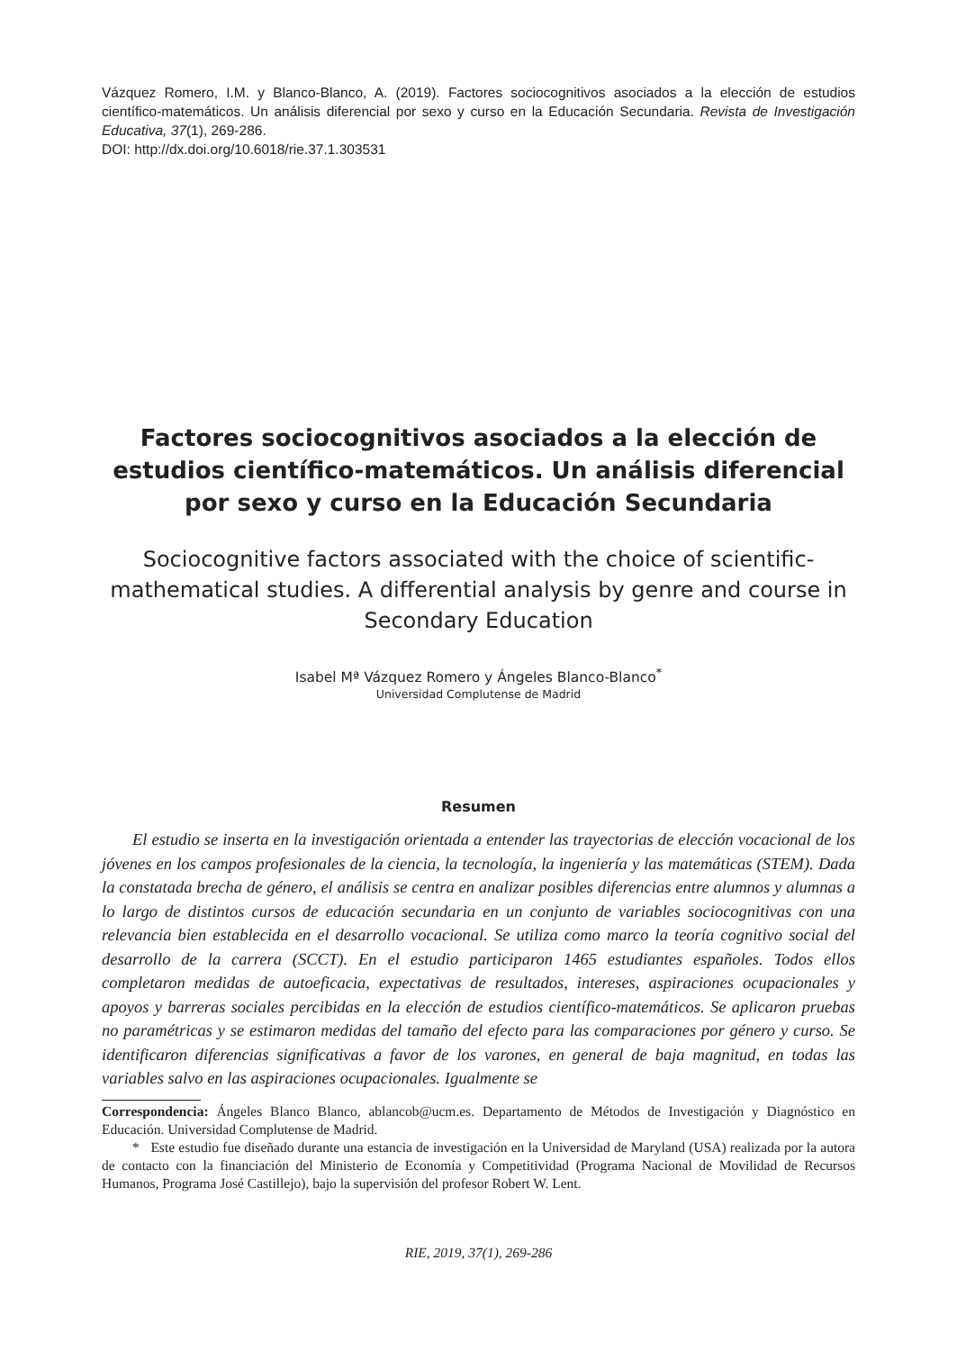Vázquez Romero, I.M. y Blanco-Blanco, A. (2019). Factores sociocognitivos asociados a la elección de estudios científico-matemáticos. Un análisis diferencial por sexo y curso en la Educación Secundaria. Revista de Investigación Educativa, 37(1), 269-286.
DOI: http://dx.doi.org/10.6018/rie.37.1.303531
Factores sociocognitivos asociados a la elección de estudios científico-matemáticos. Un análisis diferencial por sexo y curso en la Educación Secundaria
Sociocognitive factors associated with the choice of scientific-mathematical studies. A differential analysis by genre and course in Secondary Education
Isabel Mª Vázquez Romero y Ángeles Blanco-Blanco<sup>*</sup>
Universidad Complutense de Madrid
Resumen
El estudio se inserta en la investigación orientada a entender las trayectorias de elección vocacional de los jóvenes en los campos profesionales de la ciencia, la tecnología, la ingeniería y las matemáticas (STEM). Dada la constatada brecha de género, el análisis se centra en analizar posibles diferencias entre alumnos y alumnas a lo largo de distintos cursos de educación secundaria en un conjunto de variables sociocognitivas con una relevancia bien establecida en el desarrollo vocacional. Se utiliza como marco la teoría cognitivo social del desarrollo de la carrera (SCCT). En el estudio participaron 1465 estudiantes españoles. Todos ellos completaron medidas de autoeficacia, expectativas de resultados, intereses, aspiraciones ocupacionales y apoyos y barreras sociales percibidas en la elección de estudios científico-matemáticos. Se aplicaron pruebas no paramétricas y se estimaron medidas del tamaño del efecto para las comparaciones por género y curso. Se identificaron diferencias significativas a favor de los varones, en general de baja magnitud, en todas las variables salvo en las aspiraciones ocupacionales. Igualmente se
Correspondencia: Ángeles Blanco Blanco, ablancob@ucm.es. Departamento de Métodos de Investigación y Diagnóstico en Educación. Universidad Complutense de Madrid.
* Este estudio fue diseñado durante una estancia de investigación en la Universidad de Maryland (USA) realizada por la autora de contacto con la financiación del Ministerio de Economía y Competitividad (Programa Nacional de Movilidad de Recursos Humanos, Programa José Castillejo), bajo la supervisión del profesor Robert W. Lent.
RIE, 2019, 37(1), 269-286